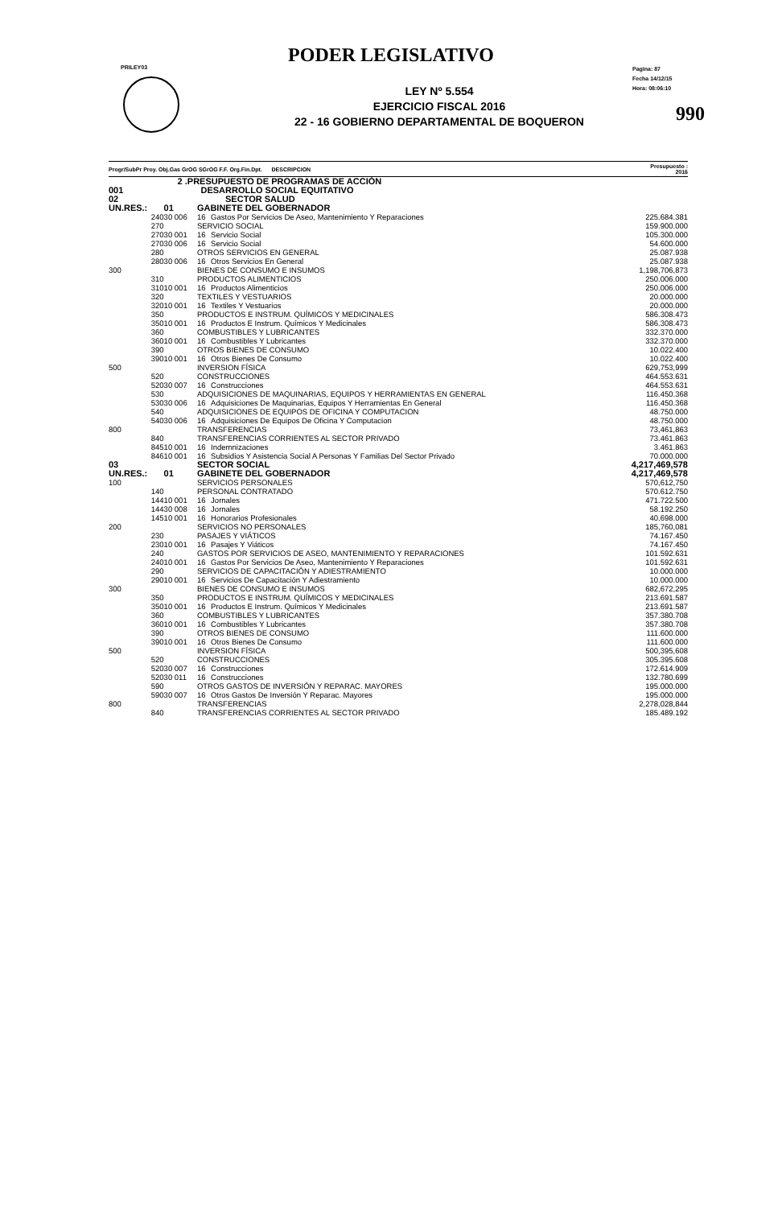PRILEY03
Pagina: 87
Fecha 14/12/15
Hora: 08:06:10
990
PODER LEGISLATIVO
LEY Nº 5.554
EJERCICIO FISCAL 2016
22 - 16 GOBIERNO DEPARTAMENTAL DE BOQUERON
| Progr/SubPr Proy. Obj.Gas GrOG SGrOG F.F. Org.Fin.Dpt. DESCRIPCION | | | | Presupuesto : 2016 |
| --- | --- | --- | --- | --- |
| 2 .PRESUPUESTO DE PROGRAMAS DE ACCIÓN | | | | |
| 001 | DESARROLLO SOCIAL EQUITATIVO | | | |
| 02 | SECTOR SALUD | | | |
| UN.RES.: | 01 | GABINETE DEL GOBERNADOR | | |
| 240 | 30 006 | 16 | Gastos Por Servicios De Aseo, Mantenimiento Y Reparaciones | 225.684.381 |
| 270 | | SERVICIO SOCIAL | | 159.900.000 |
| 270 | 30 001 | 16 | Servicio Social | 105.300.000 |
| 270 | 30 006 | 16 | Servicio Social | 54.600.000 |
| 280 | | OTROS SERVICIOS EN GENERAL | | 25.087.938 |
| 280 | 30 006 | 16 | Otros Servicios En General | 25.087.938 |
| 300 | | BIENES DE CONSUMO E INSUMOS | | 1,198,706,873 |
| 310 | | PRODUCTOS ALIMENTICIOS | | 250.006.000 |
| 310 | 10 001 | 16 | Productos Alimenticios | 250.006.000 |
| 320 | | TEXTILES Y VESTUARIOS | | 20.000.000 |
| 320 | 10 001 | 16 | Textiles Y Vestuarios | 20.000.000 |
| 350 | | PRODUCTOS E INSTRUM. QUÍMICOS Y MEDICINALES | | 586.308.473 |
| 350 | 10 001 | 16 | Productos E Instrum. Químicos Y Medicinales | 586.308.473 |
| 360 | | COMBUSTIBLES Y LUBRICANTES | | 332.370.000 |
| 360 | 10 001 | 16 | Combustibles Y Lubricantes | 332.370.000 |
| 390 | | OTROS BIENES DE CONSUMO | | 10.022.400 |
| 390 | 10 001 | 16 | Otros Bienes De Consumo | 10.022.400 |
| 500 | | INVERSION FÍSICA | | 629,753,999 |
| 520 | | CONSTRUCCIONES | | 464.553.631 |
| 520 | 30 007 | 16 | Construcciones | 464.553.631 |
| 530 | | ADQUISICIONES DE MAQUINARIAS, EQUIPOS Y HERRAMIENTAS EN GENERAL | | 116.450.368 |
| 530 | 30 006 | 16 | Adquisiciones De Maquinarias, Equipos Y Herramientas En General | 116.450.368 |
| 540 | | ADQUISICIONES DE EQUIPOS DE OFICINA Y COMPUTACION | | 48.750.000 |
| 540 | 30 006 | 16 | Adquisiciones De Equipos De Oficina Y Computacion | 48.750.000 |
| 800 | | TRANSFERENCIAS | | 73,461,863 |
| 840 | | TRANSFERENCIAS CORRIENTES AL SECTOR PRIVADO | | 73.461.863 |
| 845 | 10 001 | 16 | Indemnizaciones | 3.461.863 |
| 846 | 10 001 | 16 | Subsidios Y Asistencia Social A Personas Y Familias Del Sector Privado | 70.000.000 |
| 03 | | SECTOR SOCIAL | | 4,217,469,578 |
| UN.RES.: | 01 | GABINETE DEL GOBERNADOR | | 4,217,469,578 |
| 100 | | SERVICIOS PERSONALES | | 570,612,750 |
| 140 | | PERSONAL CONTRATADO | | 570.612.750 |
| 144 | 10 001 | 16 | Jornales | 471.722.500 |
| 144 | 30 008 | 16 | Jornales | 58.192.250 |
| 145 | 10 001 | 16 | Honorarios Profesionales | 40.698.000 |
| 200 | | SERVICIOS NO PERSONALES | | 185,760,081 |
| 230 | | PASAJES Y VIÁTICOS | | 74.167.450 |
| 230 | 10 001 | 16 | Pasajes Y Viáticos | 74.167.450 |
| 240 | | GASTOS POR SERVICIOS DE ASEO, MANTENIMIENTO Y REPARACIONES | | 101.592.631 |
| 240 | 10 001 | 16 | Gastos Por Servicios De Aseo, Mantenimiento Y Reparaciones | 101.592.631 |
| 290 | | SERVICIOS DE CAPACITACIÓN Y ADIESTRAMIENTO | | 10.000.000 |
| 290 | 10 001 | 16 | Servicios De Capacitación Y Adiestramiento | 10.000.000 |
| 300 | | BIENES DE CONSUMO E INSUMOS | | 682,672,295 |
| 350 | | PRODUCTOS E INSTRUM. QUÍMICOS Y MEDICINALES | | 213.691.587 |
| 350 | 10 001 | 16 | Productos E Instrum. Químicos Y Medicinales | 213.691.587 |
| 360 | | COMBUSTIBLES Y LUBRICANTES | | 357.380.708 |
| 360 | 10 001 | 16 | Combustibles Y Lubricantes | 357.380.708 |
| 390 | | OTROS BIENES DE CONSUMO | | 111.600.000 |
| 390 | 10 001 | 16 | Otros Bienes De Consumo | 111.600.000 |
| 500 | | INVERSION FÍSICA | | 500,395,608 |
| 520 | | CONSTRUCCIONES | | 305.395.608 |
| 520 | 30 007 | 16 | Construcciones | 172.614.909 |
| 520 | 30 011 | 16 | Construcciones | 132.780.699 |
| 590 | | OTROS GASTOS DE INVERSIÓN Y REPARAC. MAYORES | | 195.000.000 |
| 590 | 30 007 | 16 | Otros Gastos De Inversión Y Reparac. Mayores | 195.000.000 |
| 800 | | TRANSFERENCIAS | | 2,278,028,844 |
| 840 | | TRANSFERENCIAS CORRIENTES AL SECTOR PRIVADO | | 185.489.192 |